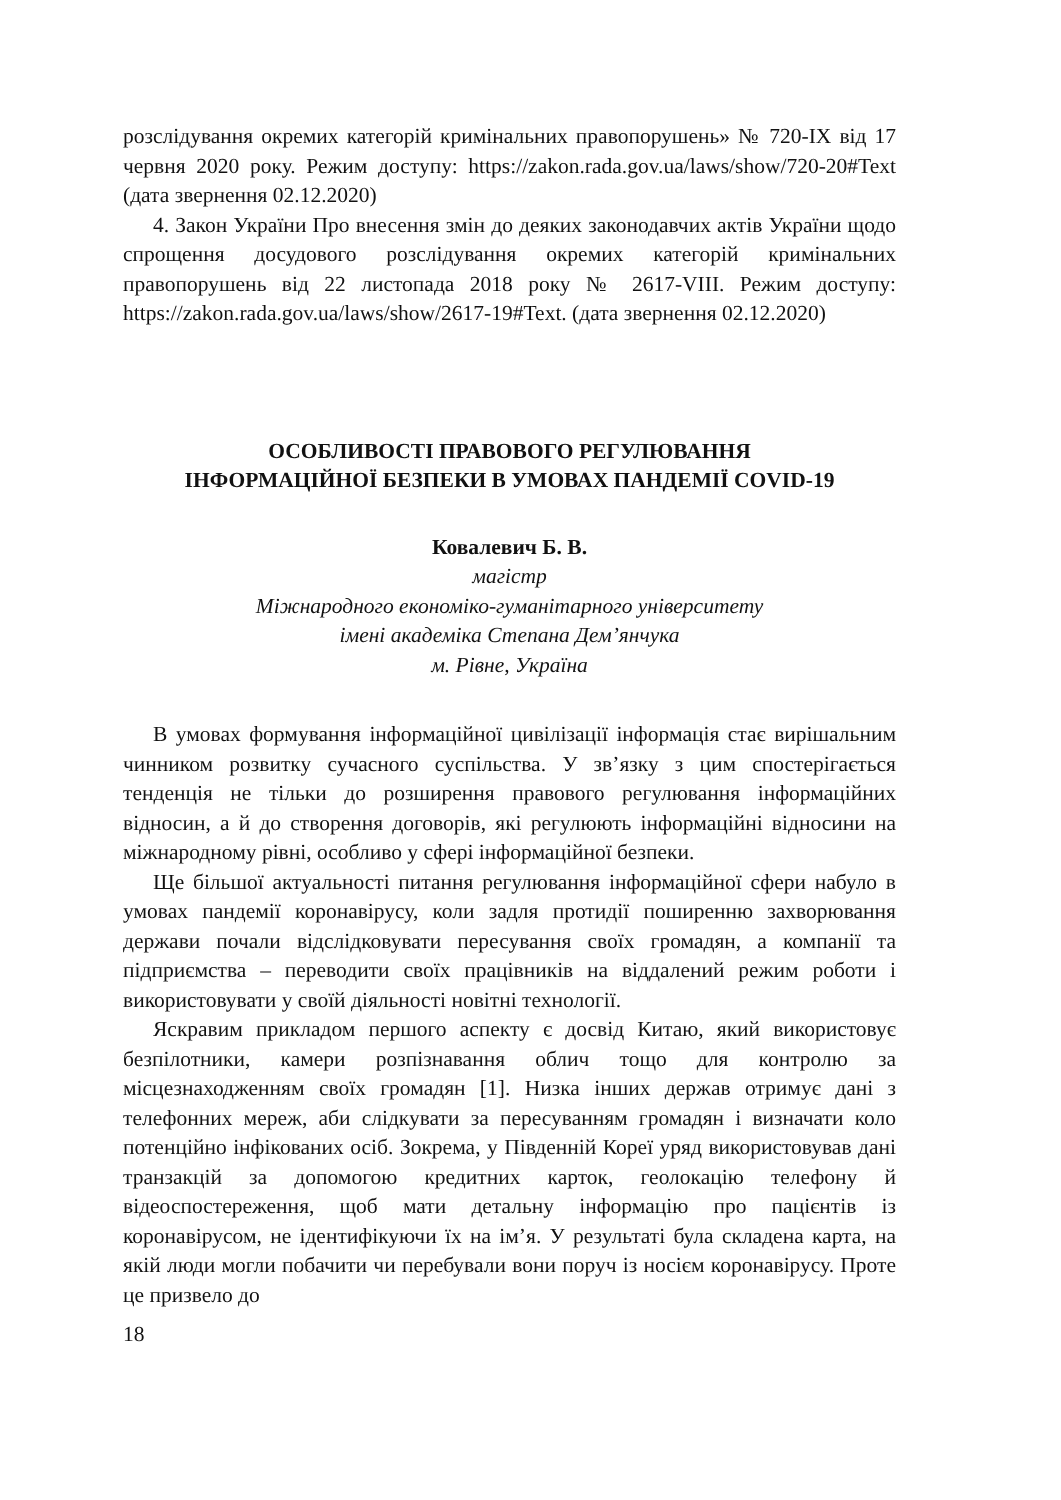розслідування окремих категорій кримінальних правопорушень» № 720-IX від 17 червня 2020 року. Режим доступу: https://zakon.rada.gov.ua/laws/show/720-20#Text (дата звернення 02.12.2020)
4. Закон України Про внесення змін до деяких законодавчих актів України щодо спрощення досудового розслідування окремих категорій кримінальних правопорушень від 22 листопада 2018 року № 2617-VIII. Режим доступу: https://zakon.rada.gov.ua/laws/show/2617-19#Text. (дата звернення 02.12.2020)
ОСОБЛИВОСТІ ПРАВОВОГО РЕГУЛЮВАННЯ
ІНФОРМАЦІЙНОЇ БЕЗПЕКИ В УМОВАХ ПАНДЕМІЇ COVID-19
Ковалевич Б. В.
магістр
Міжнародного економіко-гуманітарного університету
імені академіка Степана Дем’янчука
м. Рівне, Україна
В умовах формування інформаційної цивілізації інформація стає вирішальним чинником розвитку сучасного суспільства. У зв’язку з цим спостерігається тенденція не тільки до розширення правового регулювання інформаційних відносин, а й до створення договорів, які регулюють інформаційні відносини на міжнародному рівні, особливо у сфері інформаційної безпеки.
Ще більшої актуальності питання регулювання інформаційної сфери набуло в умовах пандемії коронавірусу, коли задля протидії поширенню захворювання держави почали відслідковувати пересування своїх громадян, а компанії та підприємства – переводити своїх працівників на віддалений режим роботи і використовувати у своїй діяльності новітні технології.
Яскравим прикладом першого аспекту є досвід Китаю, який використовує безпілотники, камери розпізнавання облич тощо для контролю за місцезнаходженням своїх громадян [1]. Низка інших держав отримує дані з телефонних мереж, аби слідкувати за пересуванням громадян і визначати коло потенційно інфікованих осіб. Зокрема, у Південній Кореї уряд використовував дані транзакцій за допомогою кредитних карток, геолокацію телефону й відеоспостереження, щоб мати детальну інформацію про пацієнтів із коронавірусом, не ідентифікуючи їх на ім’я. У результаті була складена карта, на якій люди могли побачити чи перебували вони поруч із носієм коронавірусу. Проте це призвело до
18